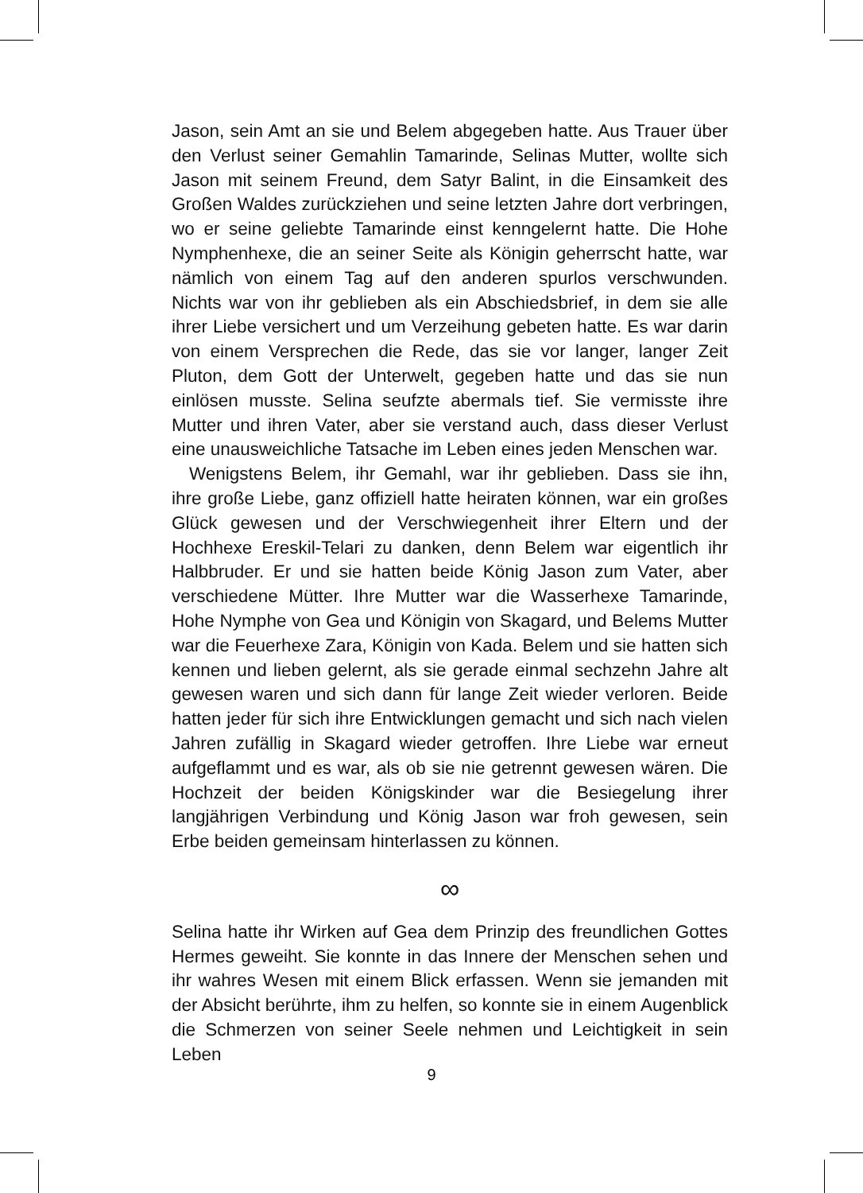Jason, sein Amt an sie und Belem abgegeben hatte. Aus Trauer über den Verlust seiner Gemahlin Tamarinde, Selinas Mutter, wollte sich Jason mit seinem Freund, dem Satyr Balint, in die Einsamkeit des Großen Waldes zurückziehen und seine letzten Jahre dort verbringen, wo er seine geliebte Tamarinde einst kenngelernt hatte. Die Hohe Nymphenhexe, die an seiner Seite als Königin geherrscht hatte, war nämlich von einem Tag auf den anderen spurlos verschwunden. Nichts war von ihr geblieben als ein Abschiedsbrief, in dem sie alle ihrer Liebe versichert und um Verzeihung gebeten hatte. Es war darin von einem Versprechen die Rede, das sie vor langer, langer Zeit Pluton, dem Gott der Unterwelt, gegeben hatte und das sie nun einlösen musste. Selina seufzte abermals tief. Sie vermisste ihre Mutter und ihren Vater, aber sie verstand auch, dass dieser Verlust eine unausweichliche Tatsache im Leben eines jeden Menschen war.
Wenigstens Belem, ihr Gemahl, war ihr geblieben. Dass sie ihn, ihre große Liebe, ganz offiziell hatte heiraten können, war ein großes Glück gewesen und der Verschwiegenheit ihrer Eltern und der Hochhexe Ereskil-Telari zu danken, denn Belem war eigentlich ihr Halbbruder. Er und sie hatten beide König Jason zum Vater, aber verschiedene Mütter. Ihre Mutter war die Wasserhexe Tamarinde, Hohe Nymphe von Gea und Königin von Skagard, und Belems Mutter war die Feuerhexe Zara, Königin von Kada. Belem und sie hatten sich kennen und lieben gelernt, als sie gerade einmal sechzehn Jahre alt gewesen waren und sich dann für lange Zeit wieder verloren. Beide hatten jeder für sich ihre Entwicklungen gemacht und sich nach vielen Jahren zufällig in Skagard wieder getroffen. Ihre Liebe war erneut aufgeflammt und es war, als ob sie nie getrennt gewesen wären. Die Hochzeit der beiden Königskinder war die Besiegelung ihrer langjährigen Verbindung und König Jason war froh gewesen, sein Erbe beiden gemeinsam hinterlassen zu können.
∞
Selina hatte ihr Wirken auf Gea dem Prinzip des freundlichen Gottes Hermes geweiht. Sie konnte in das Innere der Menschen sehen und ihr wahres Wesen mit einem Blick erfassen. Wenn sie jemanden mit der Absicht berührte, ihm zu helfen, so konnte sie in einem Augenblick die Schmerzen von seiner Seele nehmen und Leichtigkeit in sein Leben
9